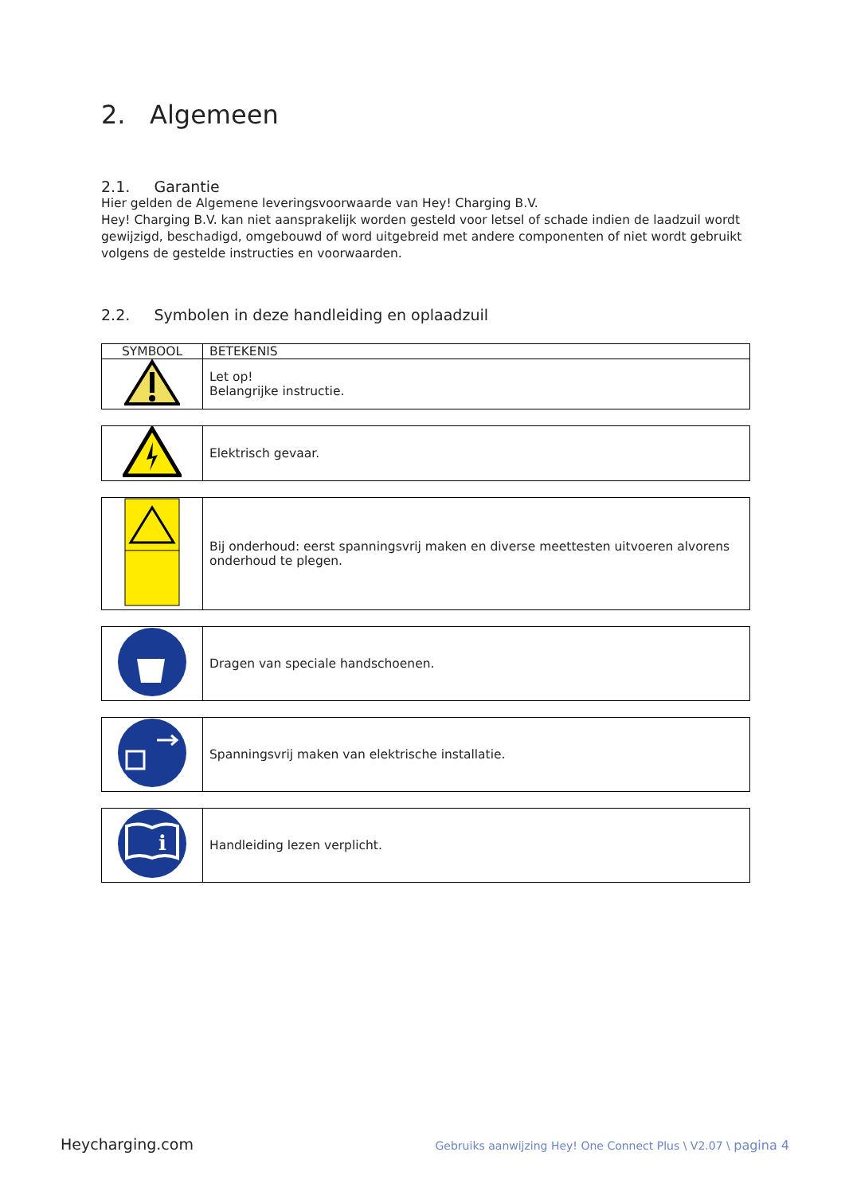2. Algemeen
2.1. Garantie
Hier gelden de Algemene leveringsvoorwaarde van Hey! Charging B.V.
Hey! Charging B.V. kan niet aansprakelijk worden gesteld voor letsel of schade indien de laadzuil wordt gewijzigd, beschadigd, omgebouwd of word uitgebreid met andere componenten of niet wordt gebruikt volgens de gestelde instructies en voorwaarden.
2.2. Symbolen in deze handleiding en oplaadzuil
| SYMBOOL | BETEKENIS |
| --- | --- |
| | Let op! Belangrijke instructie. |
| | Elektrisch gevaar. |
| | Bij onderhoud: eerst spanningsvrij maken en diverse meettesten uitvoeren alvorens onderhoud te plegen. |
| | Dragen van speciale handschoenen. |
| | Spanningsvrij maken van elektrische installatie. |
| i | Handleiding lezen verplicht. |
Heycharging.com Gebruiks aanwijzing Hey! One Connect Plus \ V2.07 \ pagina 4